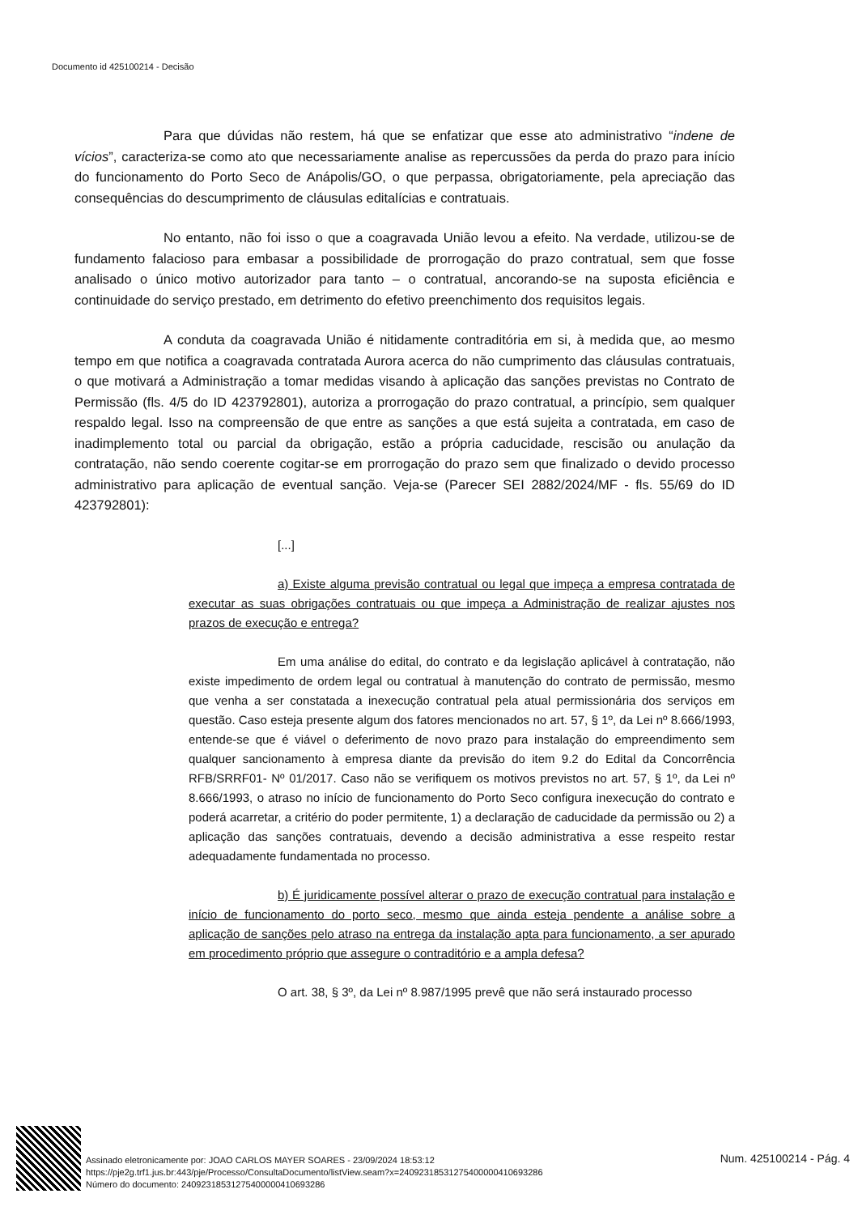Documento id 425100214 - Decisão
Para que dúvidas não restem, há que se enfatizar que esse ato administrativo “indene de vícios”, caracteriza-se como ato que necessariamente analise as repercussões da perda do prazo para início do funcionamento do Porto Seco de Anápolis/GO, o que perpassa, obrigatoriamente, pela apreciação das consequências do descumprimento de cláusulas editalícias e contratuais.
No entanto, não foi isso o que a coagravada União levou a efeito. Na verdade, utilizou-se de fundamento falacioso para embasar a possibilidade de prorrogação do prazo contratual, sem que fosse analisado o único motivo autorizador para tanto – o contratual, ancorando-se na suposta eficiência e continuidade do serviço prestado, em detrimento do efetivo preenchimento dos requisitos legais.
A conduta da coagravada União é nitidamente contraditória em si, à medida que, ao mesmo tempo em que notifica a coagravada contratada Aurora acerca do não cumprimento das cláusulas contratuais, o que motivará a Administração a tomar medidas visando à aplicação das sanções previstas no Contrato de Permissão (fls. 4/5 do ID 423792801), autoriza a prorrogação do prazo contratual, a princípio, sem qualquer respaldo legal. Isso na compreensão de que entre as sanções a que está sujeita a contratada, em caso de inadimplemento total ou parcial da obrigação, estão a própria caducidade, rescisão ou anulação da contratação, não sendo coerente cogitar-se em prorrogação do prazo sem que finalizado o devido processo administrativo para aplicação de eventual sanção. Veja-se (Parecer SEI 2882/2024/MF - fls. 55/69 do ID 423792801):
[...]
a) Existe alguma previsão contratual ou legal que impeça a empresa contratada de executar as suas obrigações contratuais ou que impeça a Administração de realizar ajustes nos prazos de execução e entrega?
Em uma análise do edital, do contrato e da legislação aplicável à contratação, não existe impedimento de ordem legal ou contratual à manutenção do contrato de permissão, mesmo que venha a ser constatada a inexecução contratual pela atual permissionária dos serviços em questão. Caso esteja presente algum dos fatores mencionados no art. 57, § 1º, da Lei nº 8.666/1993, entende-se que é viável o deferimento de novo prazo para instalação do empreendimento sem qualquer sancionamento à empresa diante da previsão do item 9.2 do Edital da Concorrência RFB/SRRF01- Nº 01/2017. Caso não se verifiquem os motivos previstos no art. 57, § 1º, da Lei nº 8.666/1993, o atraso no início de funcionamento do Porto Seco configura inexecução do contrato e poderá acarretar, a critério do poder permitente, 1) a declaração de caducidade da permissão ou 2) a aplicação das sanções contratuais, devendo a decisão administrativa a esse respeito restar adequadamente fundamentada no processo.
b) É juridicamente possível alterar o prazo de execução contratual para instalação e início de funcionamento do porto seco, mesmo que ainda esteja pendente a análise sobre a aplicação de sanções pelo atraso na entrega da instalação apta para funcionamento, a ser apurado em procedimento próprio que assegure o contraditório e a ampla defesa?
O art. 38, § 3º, da Lei nº 8.987/1995 prevê que não será instaurado processo
Assinado eletronicamente por: JOAO CARLOS MAYER SOARES - 23/09/2024 18:53:12
https://pje2g.trf1.jus.br:443/pje/Processo/ConsultaDocumento/listView.seam?x=24092318531275400000410693286
Número do documento: 24092318531275400000410693286
Num. 425100214 - Pág. 4